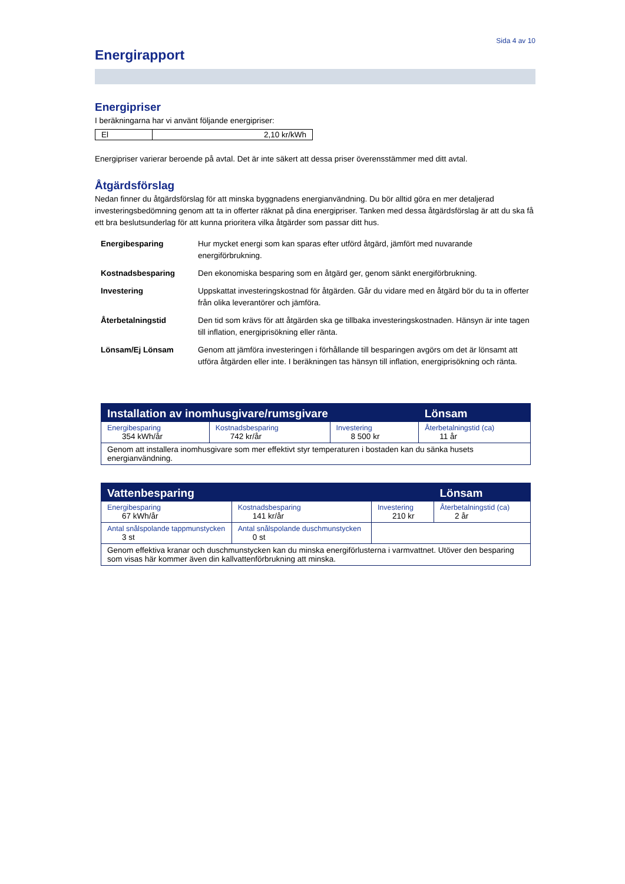Sida 4 av 10
Energirapport
Energipriser
I beräkningarna har vi använt följande energipriser:
| El | 2,10 kr/kWh |
Energipriser varierar beroende på avtal. Det är inte säkert att dessa priser överensstämmer med ditt avtal.
Åtgärdsförslag
Nedan finner du åtgärdsförslag för att minska byggnadens energianvändning. Du bör alltid göra en mer detaljerad investeringsbedömning genom att ta in offerter räknat på dina energipriser. Tanken med dessa åtgärdsförslag är att du ska få ett bra beslutsunderlag för att kunna prioritera vilka åtgärder som passar ditt hus.
| Energibesparing | Hur mycket energi som kan sparas efter utförd åtgärd, jämfört med nuvarande energiförbrukning. |
| Kostnadsbesparing | Den ekonomiska besparing som en åtgärd ger, genom sänkt energiförbrukning. |
| Investering | Uppskattat investeringskostnad för åtgärden. Går du vidare med en åtgärd bör du ta in offerter från olika leverantörer och jämföra. |
| Återbetalningstid | Den tid som krävs för att åtgärden ska ge tillbaka investeringskostnaden. Hänsyn är inte tagen till inflation, energiprisökning eller ränta. |
| Lönsam/Ej Lönsam | Genom att jämföra investeringen i förhållande till besparingen avgörs om det är lönsamt att utföra åtgärden eller inte. I beräkningen tas hänsyn till inflation, energiprisökning och ränta. |
| Installation av inomhusgivare/rumsgivare | | | Lönsam |
| --- | --- | --- | --- |
| Energibesparing 354 kWh/år | Kostnadsbesparing 742 kr/år | Investering 8 500 kr | Återbetalningstid (ca) 11 år |
| Genom att installera inomhusgivare som mer effektivt styr temperaturen i bostaden kan du sänka husets energianvändning. | | | |
| Vattenbesparing | | | Lönsam |
| --- | --- | --- | --- |
| Energibesparing 67 kWh/år | Kostnadsbesparing 141 kr/år | Investering 210 kr | Återbetalningstid (ca) 2 år |
| Antal snålspolande tappmunstycken 3 st | Antal snålspolande duschmunstycken 0 st | | |
| Genom effektiva kranar och duschmunstycken kan du minska energiförlusterna i varmvattnet. Utöver den besparing som visas här kommer även din kallvattenförbrukning att minska. | | | |